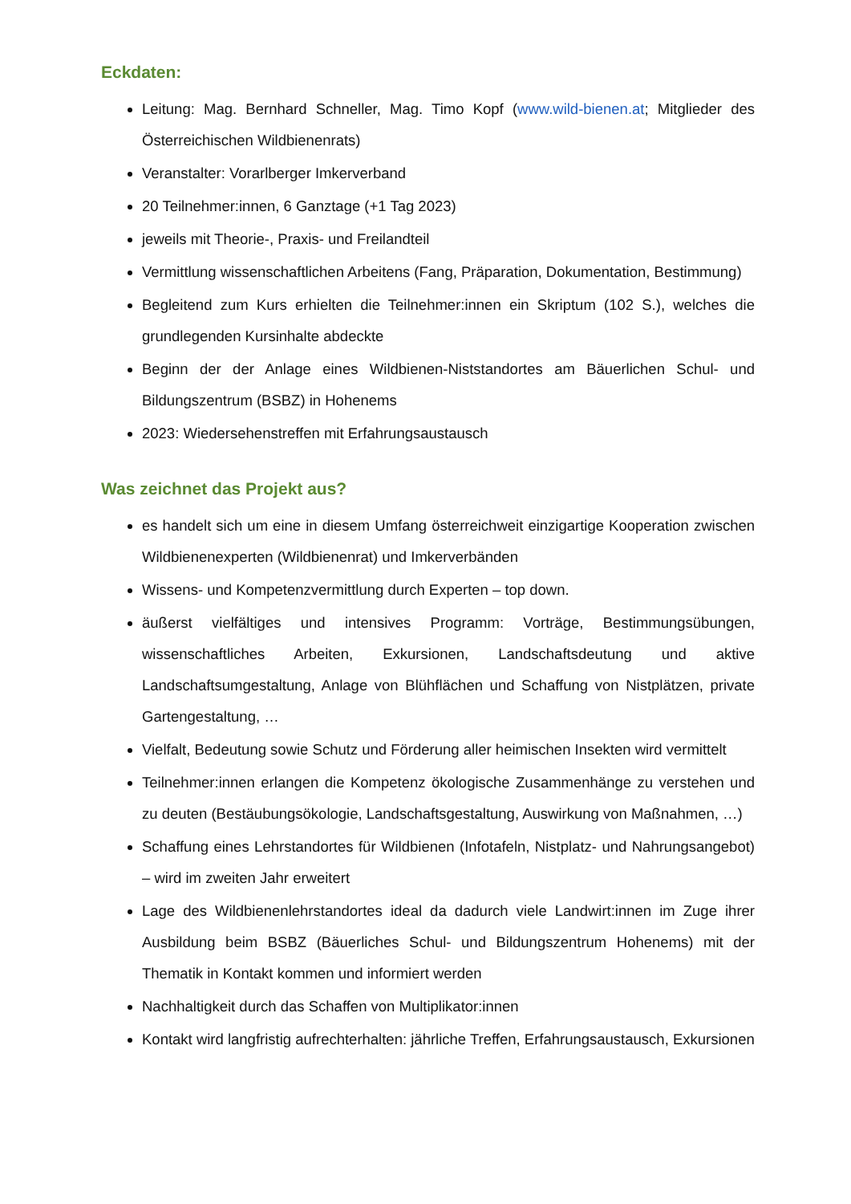Eckdaten:
Leitung: Mag. Bernhard Schneller, Mag. Timo Kopf (www.wild-bienen.at; Mitglieder des Österreichischen Wildbienenrats)
Veranstalter: Vorarlberger Imkerverband
20 Teilnehmer:innen, 6 Ganztage (+1 Tag 2023)
jeweils mit Theorie-, Praxis- und Freilandteil
Vermittlung wissenschaftlichen Arbeitens (Fang, Präparation, Dokumentation, Bestimmung)
Begleitend zum Kurs erhielten die Teilnehmer:innen ein Skriptum (102 S.), welches die grundlegenden Kursinhalte abdeckte
Beginn der der Anlage eines Wildbienen-Niststandortes am Bäuerlichen Schul- und Bildungszentrum (BSBZ) in Hohenems
2023: Wiedersehenstreffen mit Erfahrungsaustausch
Was zeichnet das Projekt aus?
es handelt sich um eine in diesem Umfang österreichweit einzigartige Kooperation zwischen Wildbienenexperten (Wildbienenrat) und Imkerverbänden
Wissens- und Kompetenzvermittlung durch Experten – top down.
äußerst vielfältiges und intensives Programm: Vorträge, Bestimmungsübungen, wissenschaftliches Arbeiten, Exkursionen, Landschaftsdeutung und aktive Landschaftsumgestaltung, Anlage von Blühflächen und Schaffung von Nistplätzen, private Gartengestaltung, …
Vielfalt, Bedeutung sowie Schutz und Förderung aller heimischen Insekten wird vermittelt
Teilnehmer:innen erlangen die Kompetenz ökologische Zusammenhänge zu verstehen und zu deuten (Bestäubungsökologie, Landschaftsgestaltung, Auswirkung von Maßnahmen, …)
Schaffung eines Lehrstandortes für Wildbienen (Infotafeln, Nistplatz- und Nahrungsangebot) – wird im zweiten Jahr erweitert
Lage des Wildbienenlehrstandortes ideal da dadurch viele Landwirt:innen im Zuge ihrer Ausbildung beim BSBZ (Bäuerliches Schul- und Bildungszentrum Hohenems) mit der Thematik in Kontakt kommen und informiert werden
Nachhaltigkeit durch das Schaffen von Multiplikator:innen
Kontakt wird langfristig aufrechterhalten: jährliche Treffen, Erfahrungsaustausch, Exkursionen